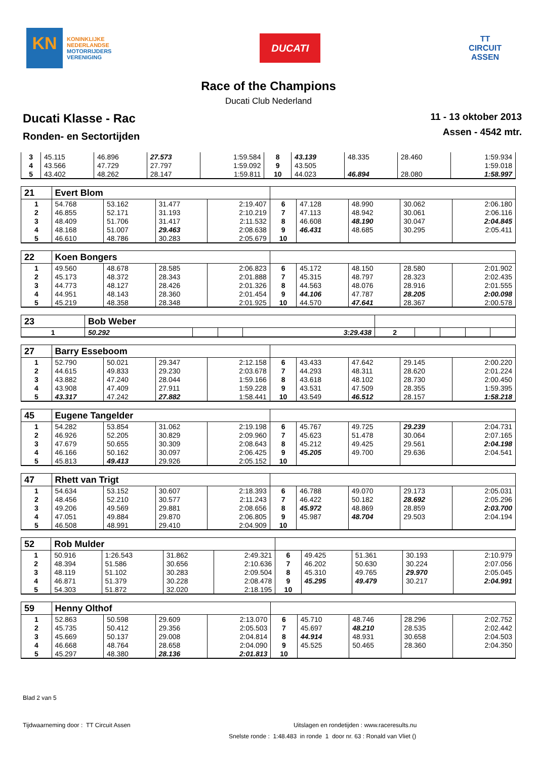KN
KONINKLIJKE
NEDERLANDSE
MOTORRIJDERS
VERENIGING
DUCATI
TT
CIRCUIT
ASSEN
Race of the Champions
Ducati Club Nederland
Ducati Klasse - Rac
Ronden- en Sectortijden
11 - 13 oktober 2013
Assen - 4542 mtr.
| 3 | 45.115 | 46.896 | 27.573 | 1:59.584 | 8 | 43.139 | 48.335 | 28.460 | 1:59.934 |
| 4 | 43.566 | 47.729 | 27.797 | 1:59.092 | 9 | 43.505 | | | 1:59.018 |
| 5 | 43.402 | 48.262 | 28.147 | 1:59.811 | 10 | 44.023 | 46.894 | 28.080 | 1:58.997 |
| 21 | Evert Blom | | | | | | | | |
| 1 | 54.768 | 53.162 | 31.477 | 2:19.407 | 6 | 47.128 | 48.990 | 30.062 | 2:06.180 |
| 2 | 46.855 | 52.171 | 31.193 | 2:10.219 | 7 | 47.113 | 48.942 | 30.061 | 2:06.116 |
| 3 | 48.409 | 51.706 | 31.417 | 2:11.532 | 8 | 46.608 | 48.190 | 30.047 | 2:04.845 |
| 4 | 48.168 | 51.007 | 29.463 | 2:08.638 | 9 | 46.431 | 48.685 | 30.295 | 2:05.411 |
| 5 | 46.610 | 48.786 | 30.283 | 2:05.679 | 10 | | | | |
| 22 | Koen Bongers | | | | | | | | |
| 1 | 49.560 | 48.678 | 28.585 | 2:06.823 | 6 | 45.172 | 48.150 | 28.580 | 2:01.902 |
| 2 | 45.173 | 48.372 | 28.343 | 2:01.888 | 7 | 45.315 | 48.797 | 28.323 | 2:02.435 |
| 3 | 44.773 | 48.127 | 28.426 | 2:01.326 | 8 | 44.563 | 48.076 | 28.916 | 2:01.555 |
| 4 | 44.951 | 48.143 | 28.360 | 2:01.454 | 9 | 44.106 | 47.787 | 28.205 | 2:00.098 |
| 5 | 45.219 | 48.358 | 28.348 | 2:01.925 | 10 | 44.570 | 47.641 | 28.367 | 2:00.578 |
| 23 | Bob Weber | | | | | | | | |
| 1 | 50.292 | | | 3:29.438 | 2 | | | | |
| 27 | Barry Esseboom | | | | | | | | |
| 1 | 52.790 | 50.021 | 29.347 | 2:12.158 | 6 | 43.433 | 47.642 | 29.145 | 2:00.220 |
| 2 | 44.615 | 49.833 | 29.230 | 2:03.678 | 7 | 44.293 | 48.311 | 28.620 | 2:01.224 |
| 3 | 43.882 | 47.240 | 28.044 | 1:59.166 | 8 | 43.618 | 48.102 | 28.730 | 2:00.450 |
| 4 | 43.908 | 47.409 | 27.911 | 1:59.228 | 9 | 43.531 | 47.509 | 28.355 | 1:59.395 |
| 5 | 43.317 | 47.242 | 27.882 | 1:58.441 | 10 | 43.549 | 46.512 | 28.157 | 1:58.218 |
| 45 | Eugene Tangelder | | | | | | | | |
| 1 | 54.282 | 53.854 | 31.062 | 2:19.198 | 6 | 45.767 | 49.725 | 29.239 | 2:04.731 |
| 2 | 46.926 | 52.205 | 30.829 | 2:09.960 | 7 | 45.623 | 51.478 | 30.064 | 2:07.165 |
| 3 | 47.679 | 50.655 | 30.309 | 2:08.643 | 8 | 45.212 | 49.425 | 29.561 | 2:04.198 |
| 4 | 46.166 | 50.162 | 30.097 | 2:06.425 | 9 | 45.205 | 49.700 | 29.636 | 2:04.541 |
| 5 | 45.813 | 49.413 | 29.926 | 2:05.152 | 10 | | | | |
| 47 | Rhett van Trigt | | | | | | | | |
| 1 | 54.634 | 53.152 | 30.607 | 2:18.393 | 6 | 46.788 | 49.070 | 29.173 | 2:05.031 |
| 2 | 48.456 | 52.210 | 30.577 | 2:11.243 | 7 | 46.422 | 50.182 | 28.692 | 2:05.296 |
| 3 | 49.206 | 49.569 | 29.881 | 2:08.656 | 8 | 45.972 | 48.869 | 28.859 | 2:03.700 |
| 4 | 47.051 | 49.884 | 29.870 | 2:06.805 | 9 | 45.987 | 48.704 | 29.503 | 2:04.194 |
| 5 | 46.508 | 48.991 | 29.410 | 2:04.909 | 10 | | | | |
| 52 | Rob Mulder | | | | | | | | |
| 1 | 50.916 | 1:26.543 | 31.862 | 2:49.321 | 6 | 49.425 | 51.361 | 30.193 | 2:10.979 |
| 2 | 48.394 | 51.586 | 30.656 | 2:10.636 | 7 | 46.202 | 50.630 | 30.224 | 2:07.056 |
| 3 | 48.119 | 51.102 | 30.283 | 2:09.504 | 8 | 45.310 | 49.765 | 29.970 | 2:05.045 |
| 4 | 46.871 | 51.379 | 30.228 | 2:08.478 | 9 | 45.295 | 49.479 | 30.217 | 2:04.991 |
| 5 | 54.303 | 51.872 | 32.020 | 2:18.195 | 10 | | | | |
| 59 | Henny Olthof | | | | | | | | |
| 1 | 52.863 | 50.598 | 29.609 | 2:13.070 | 6 | 45.710 | 48.746 | 28.296 | 2:02.752 |
| 2 | 45.735 | 50.412 | 29.356 | 2:05.503 | 7 | 45.697 | 48.210 | 28.535 | 2:02.442 |
| 3 | 45.669 | 50.137 | 29.008 | 2:04.814 | 8 | 44.914 | 48.931 | 30.658 | 2:04.503 |
| 4 | 46.668 | 48.764 | 28.658 | 2:04.090 | 9 | 45.525 | 50.465 | 28.360 | 2:04.350 |
| 5 | 45.297 | 48.380 | 28.136 | 2:01.813 | 10 | | | | |
Blad 2 van 5
Tijdwaarneming door : TT Circuit Assen Uitslagen en rondetijden : www.raceresults.nu
Snelste ronde : 1:48.483 in ronde 1 door nr. 63 : Ronald van Vliet ()